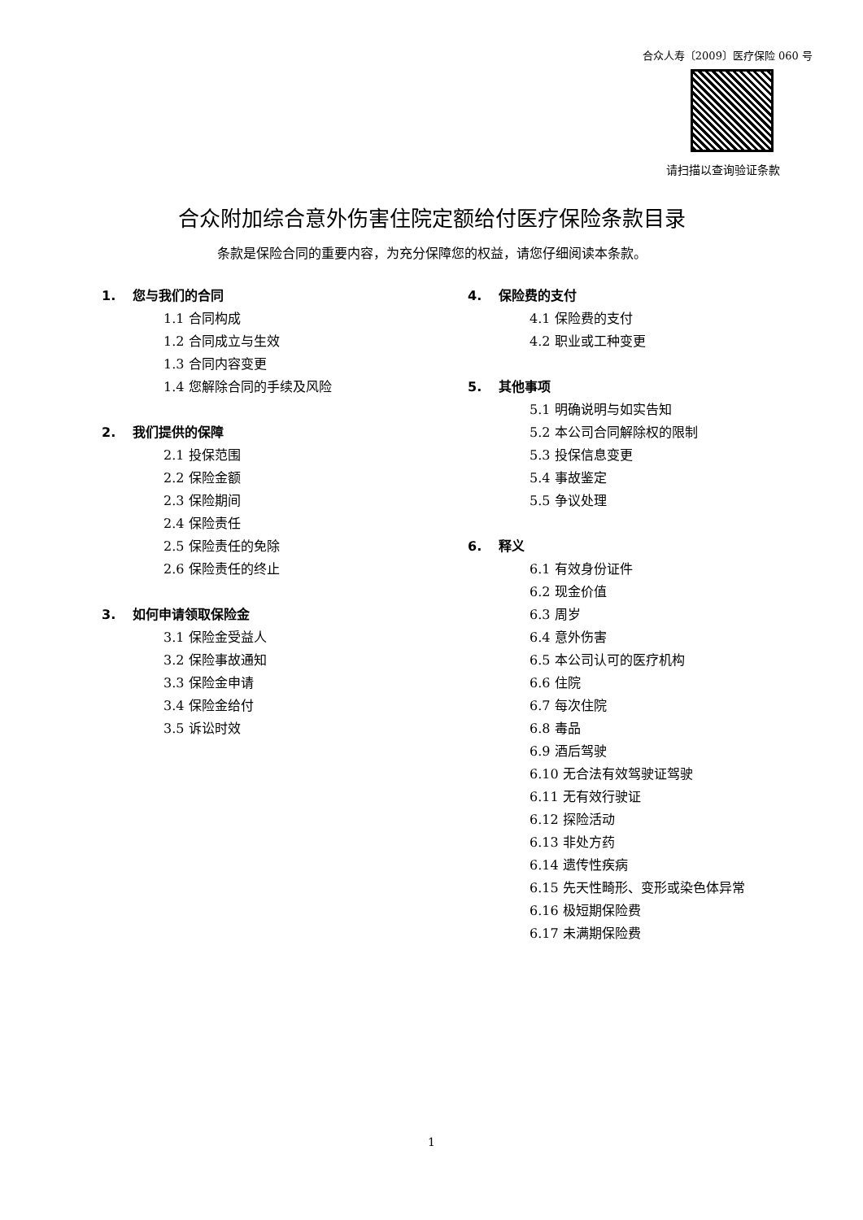合众人寿〔2009〕医疗保险 060 号
请扫描以查询验证条款
合众附加综合意外伤害住院定额给付医疗保险条款目录
条款是保险合同的重要内容，为充分保障您的权益，请您仔细阅读本条款。
1. 您与我们的合同
1.1 合同构成
1.2 合同成立与生效
1.3 合同内容变更
1.4 您解除合同的手续及风险
2. 我们提供的保障
2.1 投保范围
2.2 保险金额
2.3 保险期间
2.4 保险责任
2.5 保险责任的免除
2.6 保险责任的终止
3. 如何申请领取保险金
3.1 保险金受益人
3.2 保险事故通知
3.3 保险金申请
3.4 保险金给付
3.5 诉讼时效
4. 保险费的支付
4.1 保险费的支付
4.2 职业或工种变更
5. 其他事项
5.1 明确说明与如实告知
5.2 本公司合同解除权的限制
5.3 投保信息变更
5.4 事故鉴定
5.5 争议处理
6. 释义
6.1 有效身份证件
6.2 现金价值
6.3 周岁
6.4 意外伤害
6.5 本公司认可的医疗机构
6.6 住院
6.7 每次住院
6.8 毒品
6.9 酒后驾驶
6.10 无合法有效驾驶证驾驶
6.11 无有效行驶证
6.12 探险活动
6.13 非处方药
6.14 遗传性疾病
6.15 先天性畸形、变形或染色体异常
6.16 极短期保险费
6.17 未满期保险费
1